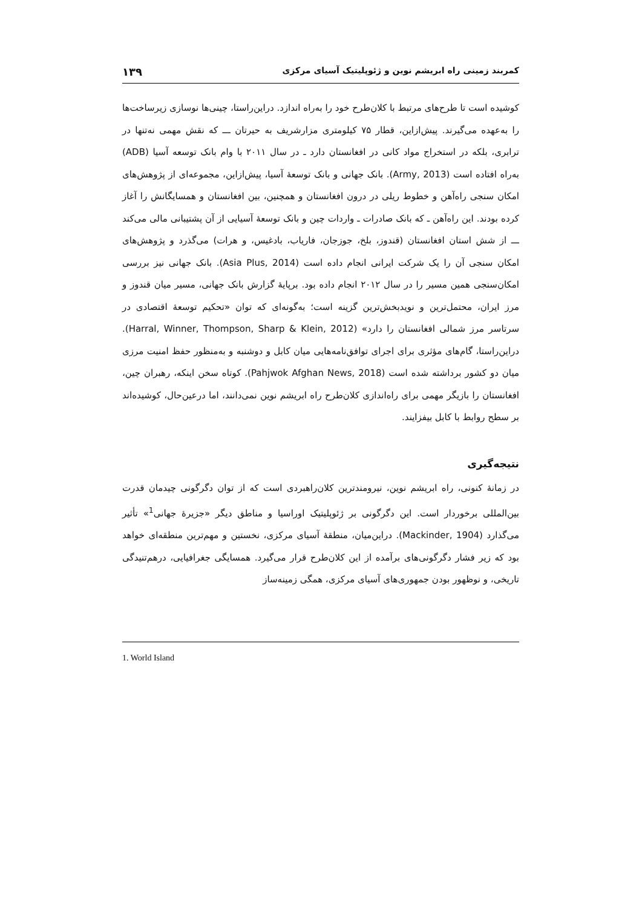کمربند زمینی راه ابریشم نوین و ژئوپلیتیک آسیای مرکزی ۱۳۹
کوشیده است تا طرح‌های مرتبط با کلان‌طرح خود را به‌راه اندازد. دراین‌راستا، چینی‌ها نوسازی زیرساخت‌ها را به‌عهده می‌گیرند. پیش‌ازاین، قطار ۷۵ کیلومتری مزارشریف به حیرتان ـــ که نقش مهمی نه‌تنها در ترابری، بلکه در استخراج مواد کانی در افغانستان دارد ـ در سال ۲۰۱۱ با وام بانک توسعه آسیا (ADB) به‌راه افتاده است (Army, 2013). بانک جهانی و بانک توسعهٔ آسیا، پیش‌ازاین، مجموعه‌ای از پژوهش‌های امکان سنجی راه‌آهن و خطوط ریلی در درون افغانستان و همچنین، بین افغانستان و همسایگانش را آغاز کرده بودند. این راه‌آهن ـ که بانک صادرات ـ واردات چین و بانک توسعهٔ آسیایی از آن پشتیبانی مالی می‌کند ـــ از شش استان افغانستان (قندوز، بلخ، جوزجان، فاریاب، بادغیس، و هرات) می‌گذرد و پژوهش‌های امکان سنجی آن را یک شرکت ایرانی انجام داده است (Asia Plus, 2014). بانک جهانی نیز بررسی امکان‌سنجی همین مسیر را در سال ۲۰۱۲ انجام داده بود. برپایهٔ گزارش بانک جهانی، مسیر میان قندوز و مرز ایران، محتمل‌ترین و نویدبخش‌ترین گزینه است؛ به‌گونه‌ای که توان «تحکیم توسعهٔ اقتصادی در سرتاسر مرز شمالی افغانستان را دارد» (Harral, Winner, Thompson, Sharp & Klein, 2012). دراین‌راستا، گام‌های مؤثری برای اجرای توافق‌نامه‌هایی میان کابل و دوشنبه و به‌منظور حفظ امنیت مرزی میان دو کشور برداشته شده است (Pahjwok Afghan News, 2018). کوتاه سخن اینکه، رهبران چین، افغانستان را بازیگر مهمی برای راه‌اندازی کلان‌طرح راه ابریشم نوین نمی‌دانند، اما درعین‌حال، کوشیده‌اند بر سطح روابط با کابل بیفزایند.
نتیجه‌گیری
در زمانهٔ کنونی، راه ابریشم نوین، نیرومندترین کلان‌راهبردی است که از توان دگرگونی چیدمان قدرت بین‌المللی برخوردار است. این دگرگونی بر ژئوپلیتیک اوراسیا و مناطق دیگر «جزیرهٔ جهانی<sup>1</sup>» تأثیر می‌گذارد (Mackinder, 1904). دراین‌میان، منطقهٔ آسیای مرکزی، نخستین و مهم‌ترین منطقه‌ای خواهد بود که زیر فشار دگرگونی‌های برآمده از این کلان‌طرح قرار می‌گیرد. همسایگی جغرافیایی، درهم‌تنیدگی تاریخی، و نوظهور بودن جمهوری‌های آسیای مرکزی، همگی زمینه‌ساز
1. World Island